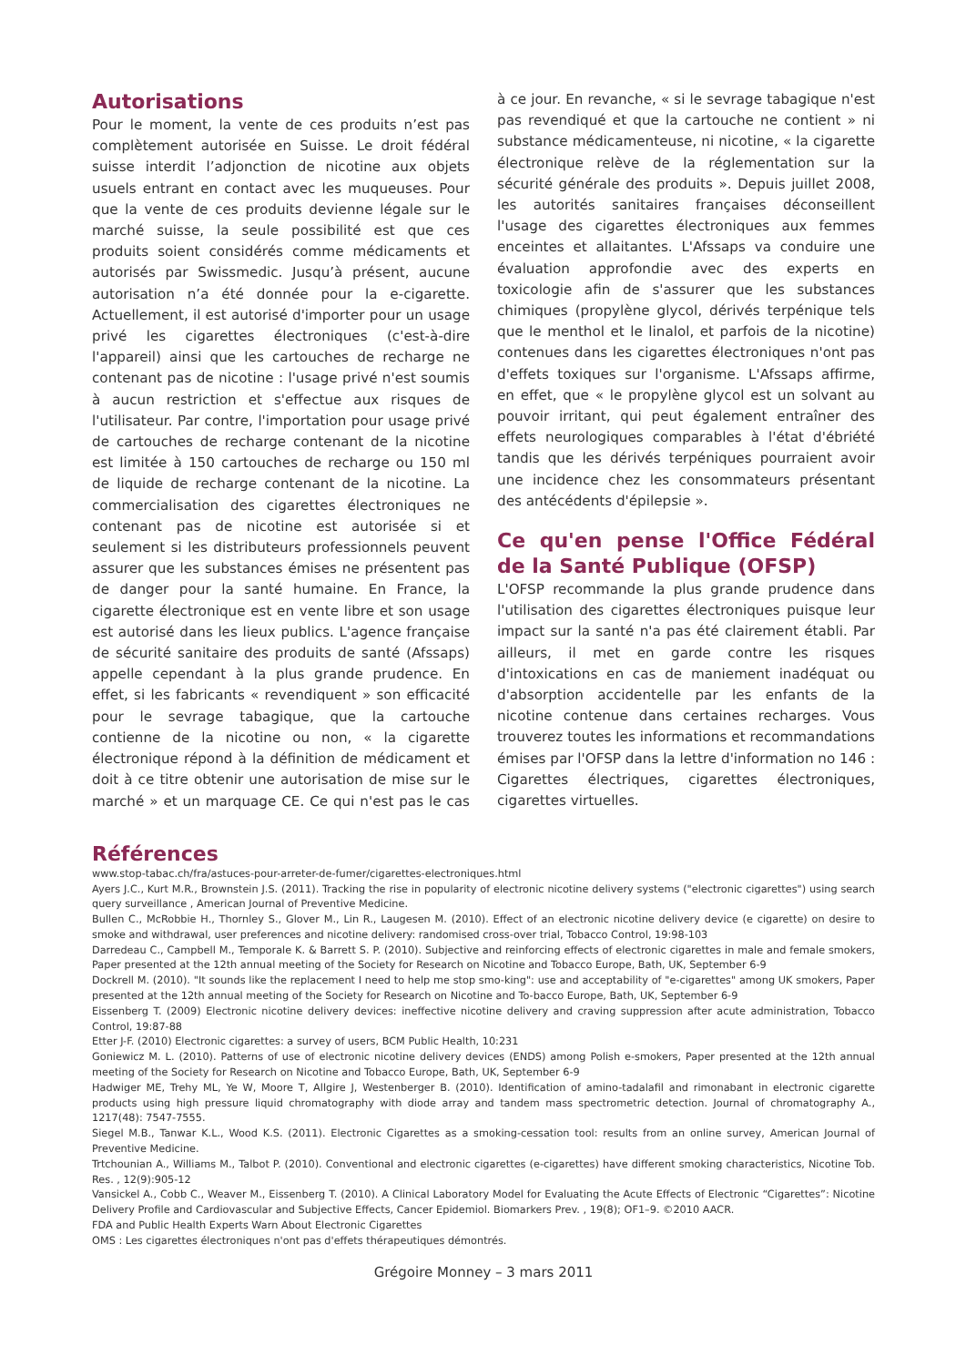Autorisations
Pour le moment, la vente de ces produits n’est pas complètement autorisée en Suisse. Le droit fédéral suisse interdit l’adjonction de nicotine aux objets usuels entrant en contact avec les muqueuses. Pour que la vente de ces produits devienne légale sur le marché suisse, la seule possibilité est que ces produits soient considérés comme médicaments et autorisés par Swissmedic. Jusqu’à présent, aucune autorisation n’a été donnée pour la e-cigarette. Actuellement, il est autorisé d'importer pour un usage privé les cigarettes électroniques (c'est-à-dire l'appareil) ainsi que les cartouches de recharge ne contenant pas de nicotine : l'usage privé n'est soumis à aucun restriction et s'effectue aux risques de l'utilisateur. Par contre, l'importation pour usage privé de cartouches de recharge contenant de la nicotine est limitée à 150 cartouches de recharge ou 150 ml de liquide de recharge contenant de la nicotine. La commercialisation des cigarettes électroniques ne contenant pas de nicotine est autorisée si et seulement si les distributeurs professionnels peuvent assurer que les substances émises ne présentent pas de danger pour la santé humaine. En France, la cigarette électronique est en vente libre et son usage est autorisé dans les lieux publics. L'agence française de sécurité sanitaire des produits de santé (Afssaps) appelle cependant à la plus grande prudence. En effet, si les fabricants « revendiquent » son efficacité pour le sevrage tabagique, que la cartouche contienne de la nicotine ou non, « la cigarette électronique répond à la définition de médicament et doit à ce titre obtenir une autorisation de mise sur le marché » et un marquage CE. Ce qui n'est pas le cas à ce jour. En revanche, « si le sevrage tabagique n'est pas revendiqué et que la cartouche ne contient » ni substance médicamenteuse, ni nicotine, « la cigarette électronique relève de la réglementation sur la sécurité générale des produits ». Depuis juillet 2008, les autorités sanitaires françaises déconseillent l'usage des cigarettes électroniques aux femmes enceintes et allaitantes. L'Afssaps va conduire une évaluation approfondie avec des experts en toxicologie afin de s'assurer que les substances chimiques (propylène glycol, dérivés terpénique tels que le menthol et le linalol, et parfois de la nicotine) contenues dans les cigarettes électroniques n'ont pas d'effets toxiques sur l'organisme. L'Afssaps affirme, en effet, que « le propylène glycol est un solvant au pouvoir irritant, qui peut également entraîner des effets neurologiques comparables à l'état d'ébriété tandis que les dérivés terpéniques pourraient avoir une incidence chez les consommateurs présentant des antécédents d'épilepsie ».
Ce qu'en pense l'Office Fédéral de la Santé Publique (OFSP)
L'OFSP recommande la plus grande prudence dans l'utilisation des cigarettes électroniques puisque leur impact sur la santé n'a pas été clairement établi. Par ailleurs, il met en garde contre les risques d'intoxications en cas de maniement inadéquat ou d'absorption accidentelle par les enfants de la nicotine contenue dans certaines recharges. Vous trouverez toutes les informations et recommandations émises par l'OFSP dans la lettre d'information no 146 : Cigarettes électriques, cigarettes électroniques, cigarettes virtuelles.
Références
www.stop-tabac.ch/fra/astuces-pour-arreter-de-fumer/cigarettes-electroniques.html
Ayers J.C., Kurt M.R., Brownstein J.S. (2011). Tracking the rise in popularity of electronic nicotine delivery systems ("electronic cigarettes") using search query surveillance , American Journal of Preventive Medicine.
Bullen C., McRobbie H., Thornley S., Glover M., Lin R., Laugesen M. (2010). Effect of an electronic nicotine delivery device (e cigarette) on desire to smoke and withdrawal, user preferences and nicotine delivery: randomised cross-over trial, Tobacco Control, 19:98-103
Darredeau C., Campbell M., Temporale K. & Barrett S. P. (2010). Subjective and reinforcing effects of electronic cigarettes in male and female smokers, Paper presented at the 12th annual meeting of the Society for Research on Nicotine and Tobacco Europe, Bath, UK, September 6-9
Dockrell M. (2010). "It sounds like the replacement I need to help me stop smo-king": use and acceptability of "e-cigarettes" among UK smokers, Paper presented at the 12th annual meeting of the Society for Research on Nicotine and To-bacco Europe, Bath, UK, September 6-9
Eissenberg T. (2009) Electronic nicotine delivery devices: ineffective nicotine delivery and craving suppression after acute administration, Tobacco Control, 19:87-88
Etter J-F. (2010) Electronic cigarettes: a survey of users, BCM Public Health, 10:231
Goniewicz M. L. (2010). Patterns of use of electronic nicotine delivery devices (ENDS) among Polish e-smokers, Paper presented at the 12th annual meeting of the Society for Research on Nicotine and Tobacco Europe, Bath, UK, September 6-9
Hadwiger ME, Trehy ML, Ye W, Moore T, Allgire J, Westenberger B. (2010). Identification of amino-tadalafil and rimonabant in electronic cigarette products using high pressure liquid chromatography with diode array and tandem mass spectrometric detection. Journal of chromatography A., 1217(48): 7547-7555.
Siegel M.B., Tanwar K.L., Wood K.S. (2011). Electronic Cigarettes as a smoking-cessation tool: results from an online survey, American Journal of Preventive Medicine.
Trtchounian A., Williams M., Talbot P. (2010). Conventional and electronic cigarettes (e-cigarettes) have different smoking characteristics, Nicotine Tob. Res. , 12(9):905-12
Vansickel A., Cobb C., Weaver M., Eissenberg T. (2010). A Clinical Laboratory Model for Evaluating the Acute Effects of Electronic “Cigarettes”: Nicotine Delivery Profile and Cardiovascular and Subjective Effects, Cancer Epidemiol. Biomarkers Prev. , 19(8); OF1–9. ©2010 AACR.
FDA and Public Health Experts Warn About Electronic Cigarettes
OMS : Les cigarettes électroniques n'ont pas d'effets thérapeutiques démontrés.
Grégoire Monney – 3 mars 2011